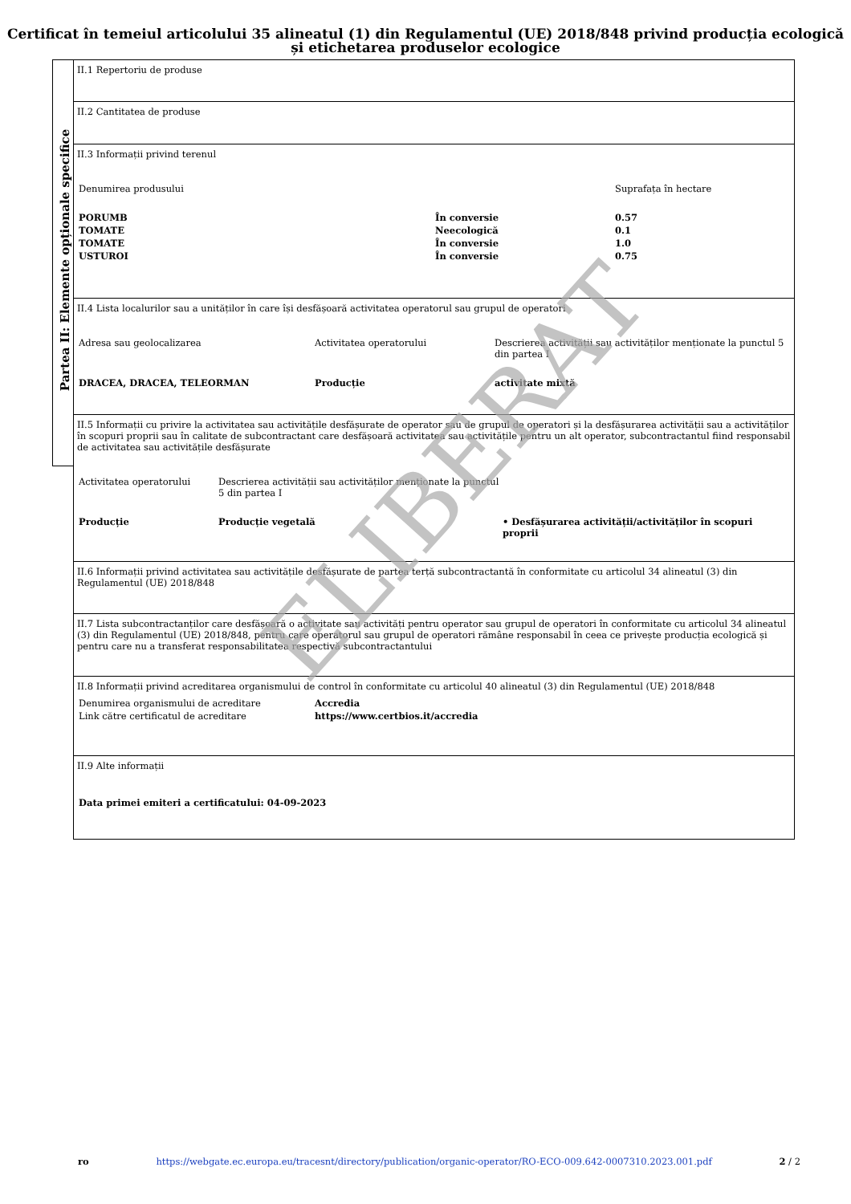Certificat în temeiul articolului 35 alineatul (1) din Regulamentul (UE) 2018/848 privind producția ecologică și etichetarea produselor ecologice
Partea II: Elemente opționale specifice
II.1 Repertoriu de produse
II.2 Cantitatea de produse
II.3 Informații privind terenul
| Denumirea produsului | | Suprafața în hectare |
| PORUMB | În conversie | 0.57 |
| TOMATE | Neecologică | 0.1 |
| TOMATE | În conversie | 1.0 |
| USTUROI | În conversie | 0.75 |
II.4 Lista localurilor sau a unităților în care își desfășoară activitatea operatorul sau grupul de operatori
| Adresa sau geolocalizarea | Activitatea operatorului | Descrierea activității sau activităților menționate la punctul 5 din partea I |
| DRACEA, DRACEA, TELEORMAN | Producție | activitate mixtă |
II.5 Informații cu privire la activitatea sau activitățile desfășurate de operator sau de grupul de operatori și la desfășurarea activității sau a activităților în scopuri proprii sau în calitate de subcontractant care desfășoară activitatea sau activitățile pentru un alt operator, subcontractantul fiind responsabil de activitatea sau activitățile desfășurate
| Activitatea operatorului | Descrierea activității sau activităților menționate la punctul 5 din partea I | |
| Producție | Producție vegetală | • Desfășurarea activității/activităților în scopuri proprii |
II.6 Informații privind activitatea sau activitățile desfășurate de partea terță subcontractantă în conformitate cu articolul 34 alineatul (3) din Regulamentul (UE) 2018/848
II.7 Lista subcontractanților care desfășoară o activitate sau activități pentru operator sau grupul de operatori în conformitate cu articolul 34 alineatul (3) din Regulamentul (UE) 2018/848, pentru care operatorul sau grupul de operatori rămâne responsabil în ceea ce privește producția ecologică și pentru care nu a transferat responsabilitatea respectivă subcontractantului
II.8 Informații privind acreditarea organismului de control în conformitate cu articolul 40 alineatul (3) din Regulamentul (UE) 2018/848
| Denumirea organismului de acreditare | Accredia |
| Link către certificatul de acreditare | https://www.certbios.it/accredia |
II.9 Alte informații
Data primei emiteri a certificatului: 04-09-2023
ELIBERAT
ro https://webgate.ec.europa.eu/tracesnt/directory/publication/organic-operator/RO-ECO-009.642-0007310.2023.001.pdf 2 / 2